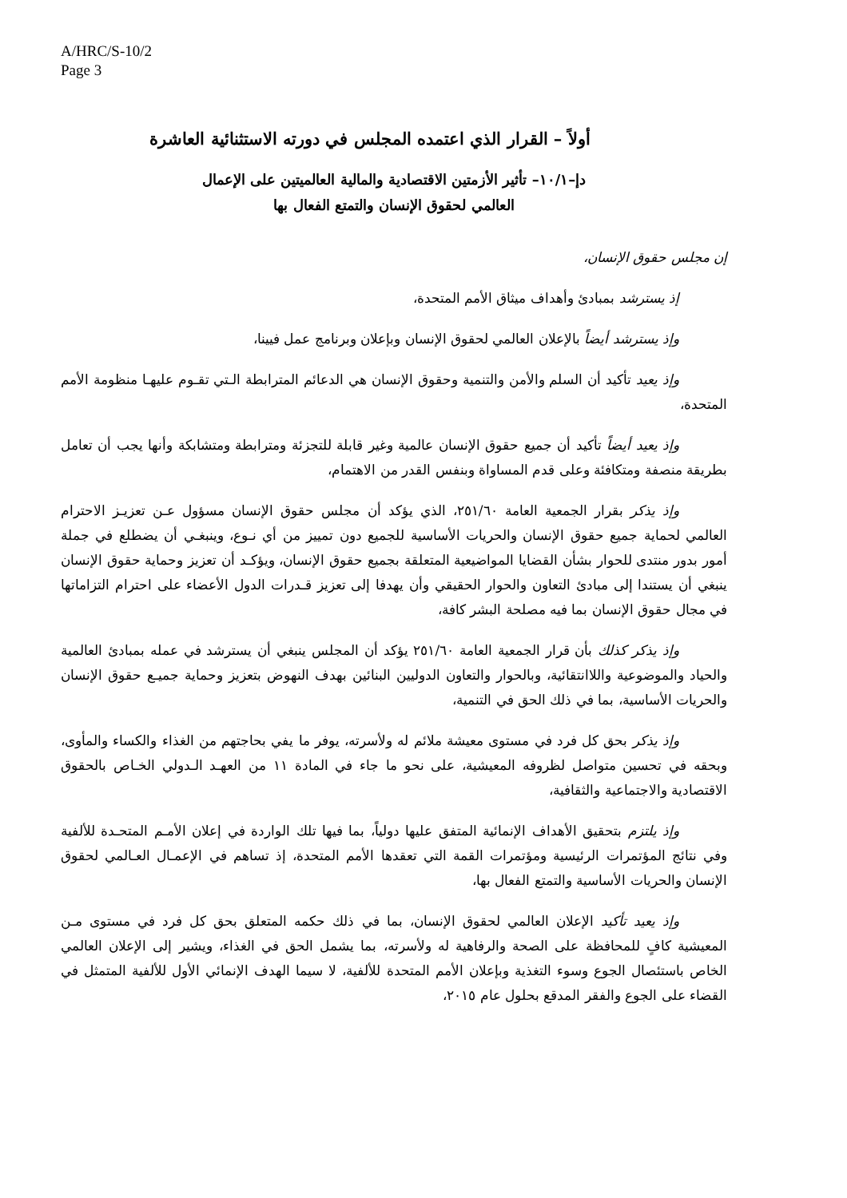A/HRC/S-10/2
Page 3
أولاً – القرار الذي اعتمده المجلس في دورته الاستثنائية العاشرة
دإ–١٠/١– تأثير الأزمتين الاقتصادية والمالية العالميتين على الإعمال
العالمي لحقوق الإنسان والتمتع الفعال بها
إن مجلس حقوق الإنسان،
إذ يسترشد بمبادئ وأهداف ميثاق الأمم المتحدة،
وإذ يسترشد أيضاً بالإعلان العالمي لحقوق الإنسان وبإعلان وبرنامج عمل فيينا،
وإذ يعيد تأكيد أن السلم والأمن والتنمية وحقوق الإنسان هي الدعائم المترابطة الـتي تقـوم عليهـا منظومة الأمم المتحدة،
وإذ يعيد أيضاً تأكيد أن جميع حقوق الإنسان عالمية وغير قابلة للتجزئة ومترابطة ومتشابكة وأنها يجب أن تعامل بطريقة منصفة ومتكافئة وعلى قدم المساواة وبنفس القدر من الاهتمام،
وإذ يذكر بقرار الجمعية العامة ٢٥١/٦٠، الذي يؤكد أن مجلس حقوق الإنسان مسؤول عـن تعزيـز الاحترام العالمي لحماية جميع حقوق الإنسان والحريات الأساسية للجميع دون تمييز من أي نـوع، وينبغـي أن يضطلع في جملة أمور بدور منتدى للحوار بشأن القضايا المواضيعية المتعلقة بجميع حقوق الإنسان، ويؤكـد أن تعزيز وحماية حقوق الإنسان ينبغي أن يستندا إلى مبادئ التعاون والحوار الحقيقي وأن يهدفا إلى تعزيز قـدرات الدول الأعضاء على احترام التزاماتها في مجال حقوق الإنسان بما فيه مصلحة البشر كافة،
وإذ يذكر كذلك بأن قرار الجمعية العامة ٢٥١/٦٠ يؤكد أن المجلس ينبغي أن يسترشد في عمله بمبادئ العالمية والحياد والموضوعية واللاانتقائية، وبالحوار والتعاون الدوليين البنائين بهدف النهوض بتعزيز وحماية جميـع حقوق الإنسان والحريات الأساسية، بما في ذلك الحق في التنمية،
وإذ يذكر بحق كل فرد في مستوى معيشة ملائم له ولأسرته، يوفر ما يفي بحاجتهم من الغذاء والكساء والمأوى، وبحقه في تحسين متواصل لظروفه المعيشية، على نحو ما جاء في المادة ١١ من العهـد الـدولي الخـاص بالحقوق الاقتصادية والاجتماعية والثقافية،
وإذ يلتزم بتحقيق الأهداف الإنمائية المتفق عليها دولياً، بما فيها تلك الواردة في إعلان الأمـم المتحـدة للألفية وفي نتائج المؤتمرات الرئيسية ومؤتمرات القمة التي تعقدها الأمم المتحدة، إذ تساهم في الإعمـال العـالمي لحقوق الإنسان والحريات الأساسية والتمتع الفعال بها،
وإذ يعيد تأكيد الإعلان العالمي لحقوق الإنسان، بما في ذلك حكمه المتعلق بحق كل فرد في مستوى مـن المعيشية كافٍ للمحافظة على الصحة والرفاهية له ولأسرته، بما يشمل الحق في الغذاء، ويشير إلى الإعلان العالمي الخاص باستئصال الجوع وسوء التغذية وبإعلان الأمم المتحدة للألفية، لا سيما الهدف الإنمائي الأول للألفية المتمثل في القضاء على الجوع والفقر المدقع بحلول عام ٢٠١٥،